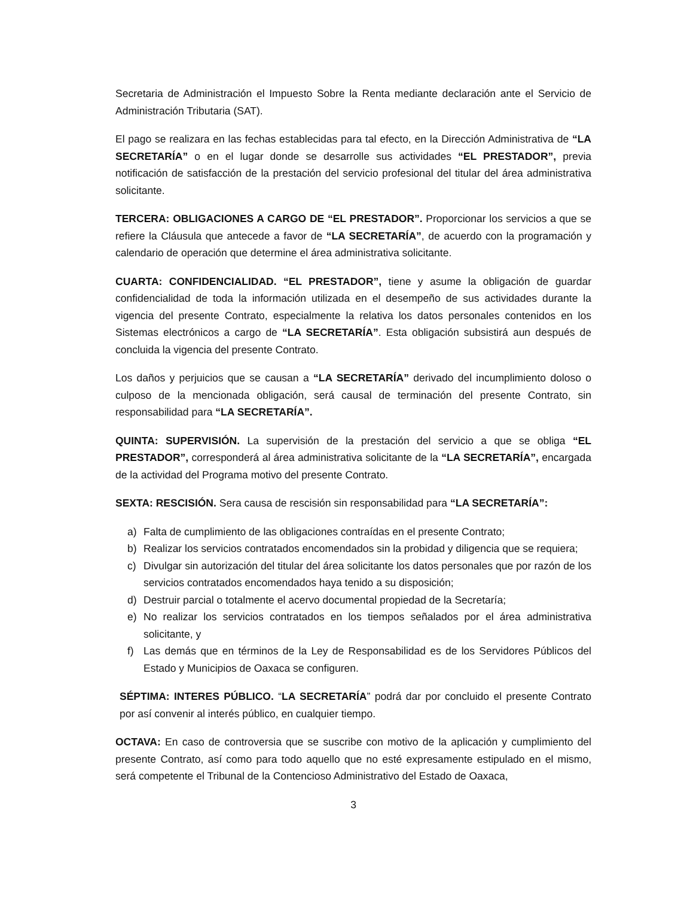Secretaria de Administración el Impuesto Sobre la Renta mediante declaración ante el Servicio de Administración Tributaria (SAT).
El pago se realizara en las fechas establecidas para tal efecto, en la Dirección Administrativa de “LA SECRETARÍA” o en el lugar donde se desarrolle sus actividades “EL PRESTADOR”, previa notificación de satisfacción de la prestación del servicio profesional del titular del área administrativa solicitante.
TERCERA: OBLIGACIONES A CARGO DE “EL PRESTADOR”. Proporcionar los servicios a que se refiere la Cláusula que antecede a favor de “LA SECRETARÍA”, de acuerdo con la programación y calendario de operación que determine el área administrativa solicitante.
CUARTA: CONFIDENCIALIDAD. “EL PRESTADOR”, tiene y asume la obligación de guardar confidencialidad de toda la información utilizada en el desempeño de sus actividades durante la vigencia del presente Contrato, especialmente la relativa los datos personales contenidos en los Sistemas electrónicos a cargo de “LA SECRETARÍA”. Esta obligación subsistirá aun después de concluida la vigencia del presente Contrato.
Los daños y perjuicios que se causan a “LA SECRETARÍA” derivado del incumplimiento doloso o culposo de la mencionada obligación, será causal de terminación del presente Contrato, sin responsabilidad para “LA SECRETARÍA”.
QUINTA: SUPERVISIÓN. La supervisión de la prestación del servicio a que se obliga “EL PRESTADOR”, corresponderá al área administrativa solicitante de la “LA SECRETARÍA”, encargada de la actividad del Programa motivo del presente Contrato.
SEXTA: RESCISIÓN. Sera causa de rescisión sin responsabilidad para “LA SECRETARÍA”:
a) Falta de cumplimiento de las obligaciones contraídas en el presente Contrato;
b) Realizar los servicios contratados encomendados sin la probidad y diligencia que se requiera;
c) Divulgar sin autorización del titular del área solicitante los datos personales que por razón de los servicios contratados encomendados haya tenido a su disposición;
d) Destruir parcial o totalmente el acervo documental propiedad de la Secretaría;
e) No realizar los servicios contratados en los tiempos señalados por el área administrativa solicitante, y
f) Las demás que en términos de la Ley de Responsabilidad es de los Servidores Públicos del Estado y Municipios de Oaxaca se configuren.
SÉPTIMA: INTERES PÚBLICO. “LA SECRETARÍA” podrá dar por concluido el presente Contrato por así convenir al interés público, en cualquier tiempo.
OCTAVA: En caso de controversia que se suscribe con motivo de la aplicación y cumplimiento del presente Contrato, así como para todo aquello que no esté expresamente estipulado en el mismo, será competente el Tribunal de la Contencioso Administrativo del Estado de Oaxaca,
3